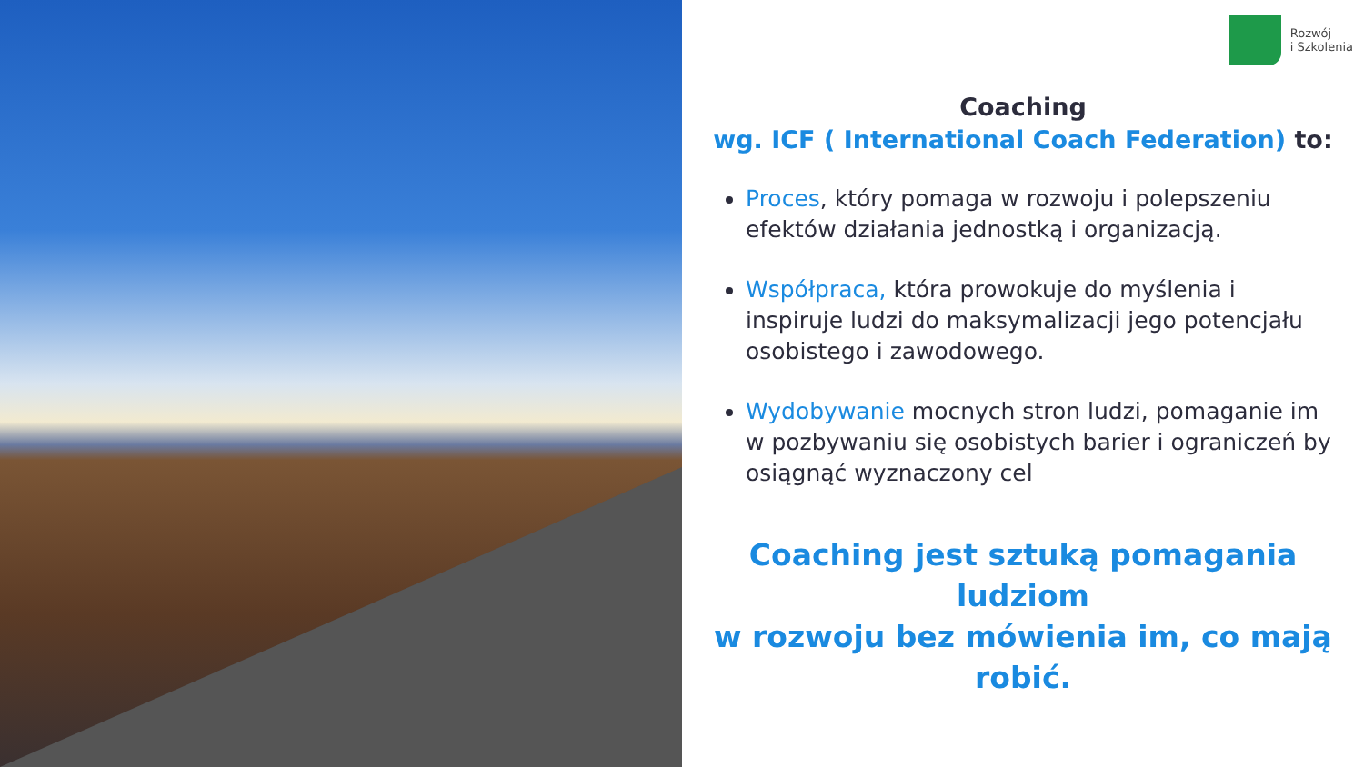Rozwój
i Szkolenia
Coaching
wg. ICF ( International Coach Federation) to:
Proces, który pomaga w rozwoju i polepszeniu efektów działania jednostką i organizacją.
Współpraca, która prowokuje do myślenia i inspiruje ludzi do maksymalizacji jego potencjału osobistego i zawodowego.
Wydobywanie mocnych stron ludzi, pomaganie im w pozbywaniu się osobistych barier i ograniczeń by osiągnąć wyznaczony cel
Coaching jest sztuką pomagania ludziom
w rozwoju bez mówienia im, co mają
robić.